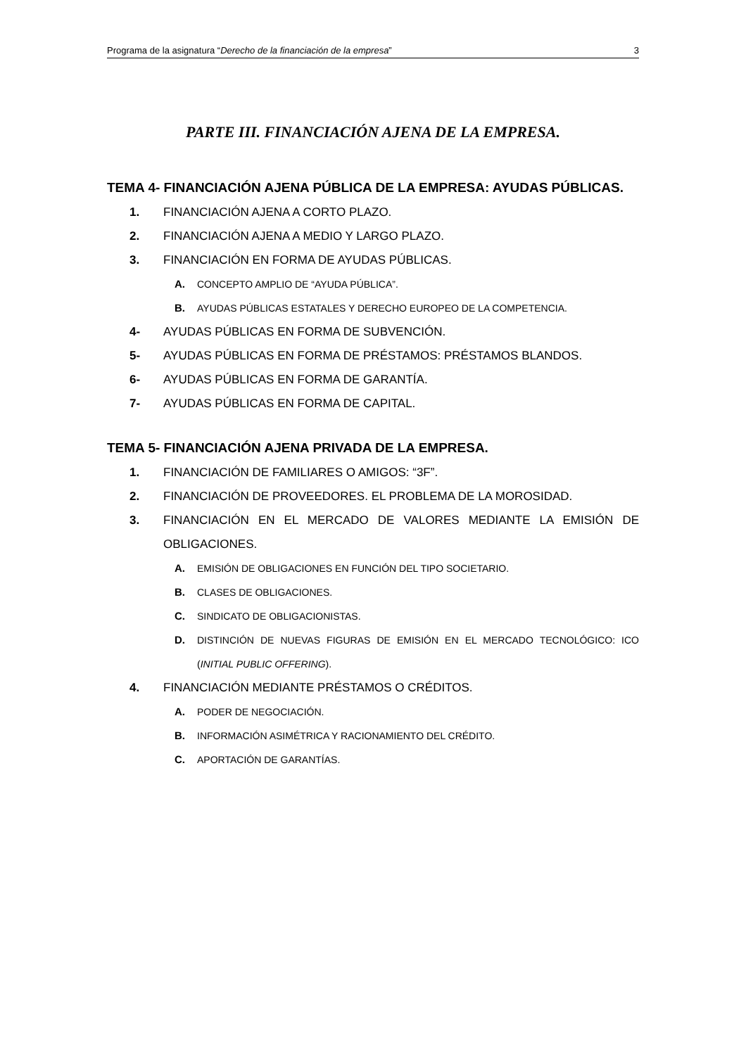Programa de la asignatura “Derecho de la financiación de la empresa” 3
PARTE III. FINANCIACIÓN AJENA DE LA EMPRESA.
TEMA 4- FINANCIACIÓN AJENA PÚBLICA DE LA EMPRESA: AYUDAS PÚBLICAS.
1. FINANCIACIÓN AJENA A CORTO PLAZO.
2. FINANCIACIÓN AJENA A MEDIO Y LARGO PLAZO.
3. FINANCIACIÓN EN FORMA DE AYUDAS PÚBLICAS.
A. CONCEPTO AMPLIO DE “AYUDA PÚBLICA”.
B. AYUDAS PÚBLICAS ESTATALES Y DERECHO EUROPEO DE LA COMPETENCIA.
4- AYUDAS PÚBLICAS EN FORMA DE SUBVENCIÓN.
5- AYUDAS PÚBLICAS EN FORMA DE PRÉSTAMOS: PRÉSTAMOS BLANDOS.
6- AYUDAS PÚBLICAS EN FORMA DE GARANTÍA.
7- AYUDAS PÚBLICAS EN FORMA DE CAPITAL.
TEMA 5- FINANCIACIÓN AJENA PRIVADA DE LA EMPRESA.
1. FINANCIACIÓN DE FAMILIARES O AMIGOS: “3F”.
2. FINANCIACIÓN DE PROVEEDORES. EL PROBLEMA DE LA MOROSIDAD.
3. FINANCIACIÓN EN EL MERCADO DE VALORES MEDIANTE LA EMISIÓN DE OBLIGACIONES.
A. EMISIÓN DE OBLIGACIONES EN FUNCIÓN DEL TIPO SOCIETARIO.
B. CLASES DE OBLIGACIONES.
C. SINDICATO DE OBLIGACIONISTAS.
D. DISTINCIÓN DE NUEVAS FIGURAS DE EMISIÓN EN EL MERCADO TECNOLÓGICO: ICO (INITIAL PUBLIC OFFERING).
4. FINANCIACIÓN MEDIANTE PRÉSTAMOS O CRÉDITOS.
A. PODER DE NEGOCIACIÓN.
B. INFORMACIÓN ASIMÉTRICA Y RACIONAMIENTO DEL CRÉDITO.
C. APORTACIÓN DE GARANTÍAS.